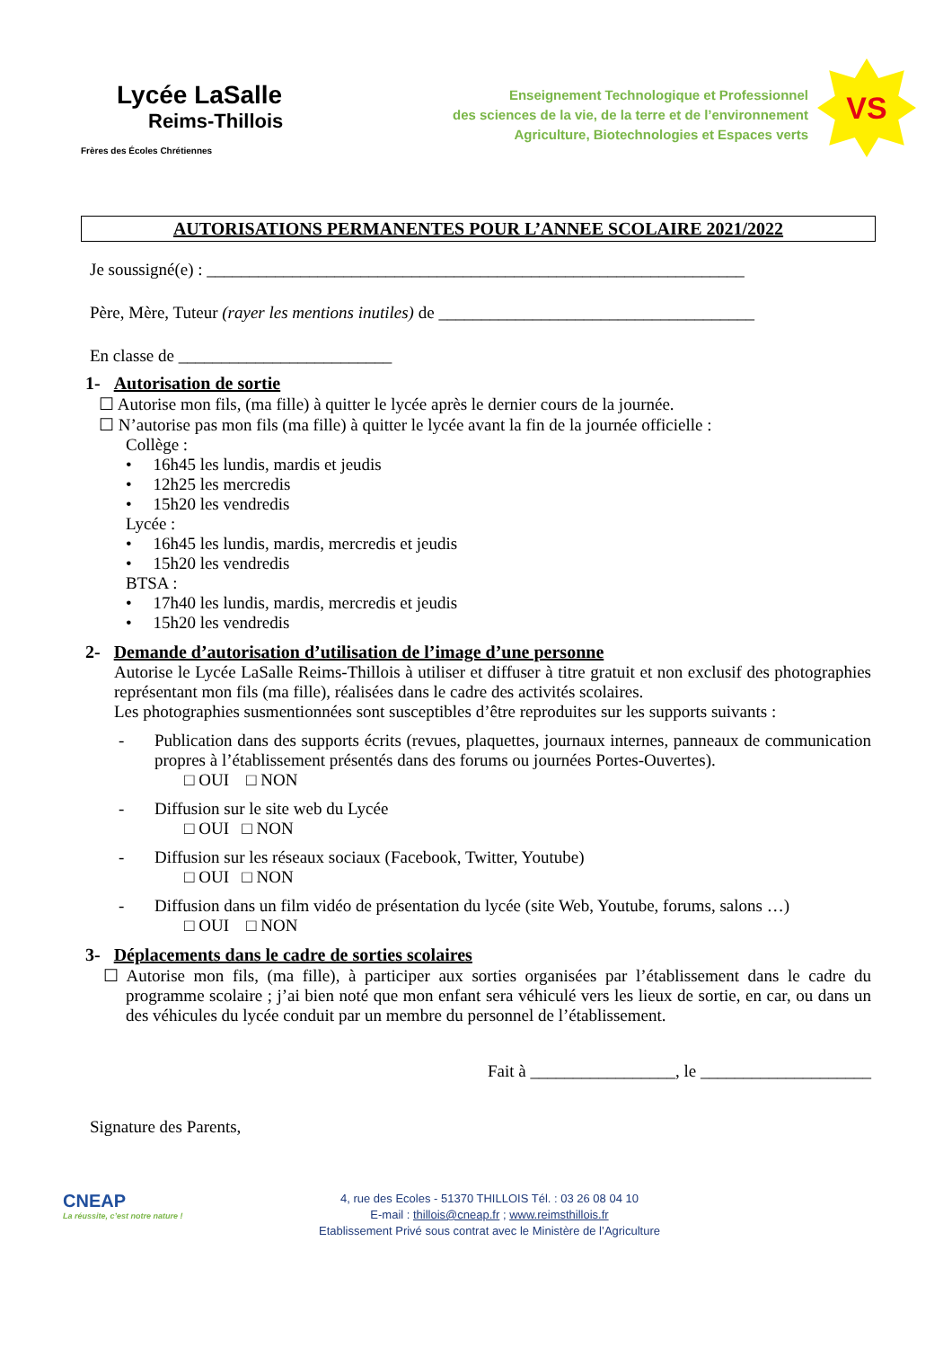Lycée LaSalle
Reims-Thillois
Frères des Écoles Chrétiennes
Enseignement Technologique et Professionnel
des sciences de la vie, de la terre et de l’environnement
Agriculture, Biotechnologies et Espaces verts
VS
AUTORISATIONS PERMANENTES POUR L’ANNEE SCOLAIRE 2021/2022
Je soussigné(e) : _______________________________________________________________
Père, Mère, Tuteur (rayer les mentions inutiles) de _____________________________________
En classe de _________________________
1- Autorisation de sortie
☐ Autorise mon fils, (ma fille) à quitter le lycée après le dernier cours de la journée.
☐ N’autorise pas mon fils (ma fille) à quitter le lycée avant la fin de la journée officielle :
Collège :
• 16h45 les lundis, mardis et jeudis
• 12h25 les mercredis
• 15h20 les vendredis
Lycée :
• 16h45 les lundis, mardis, mercredis et jeudis
• 15h20 les vendredis
BTSA :
• 17h40 les lundis, mardis, mercredis et jeudis
• 15h20 les vendredis
2- Demande d’autorisation d’utilisation de l’image d’une personne
Autorise le Lycée LaSalle Reims-Thillois à utiliser et diffuser à titre gratuit et non exclusif des photographies représentant mon fils (ma fille), réalisées dans le cadre des activités scolaires.
Les photographies susmentionnées sont susceptibles d’être reproduites sur les supports suivants :
- Publication dans des supports écrits (revues, plaquettes, journaux internes, panneaux de communication propres à l’établissement présentés dans des forums ou journées Portes-Ouvertes).
□ OUI □ NON
- Diffusion sur le site web du Lycée
□ OUI □ NON
- Diffusion sur les réseaux sociaux (Facebook, Twitter, Youtube)
□ OUI □ NON
- Diffusion dans un film vidéo de présentation du lycée (site Web, Youtube, forums, salons …)
□ OUI □ NON
3- Déplacements dans le cadre de sorties scolaires
☐ Autorise mon fils, (ma fille), à participer aux sorties organisées par l’établissement dans le cadre du programme scolaire ; j’ai bien noté que mon enfant sera véhiculé vers les lieux de sortie, en car, ou dans un des véhicules du lycée conduit par un membre du personnel de l’établissement.
Fait à _________________, le ____________________
Signature des Parents,
CNEAP
La réussite, c’est notre nature !
4, rue des Ecoles - 51370 THILLOIS Tél. : 03 26 08 04 10
E-mail : thillois@cneap.fr ; www.reimsthillois.fr
Etablissement Privé sous contrat avec le Ministère de l’Agriculture